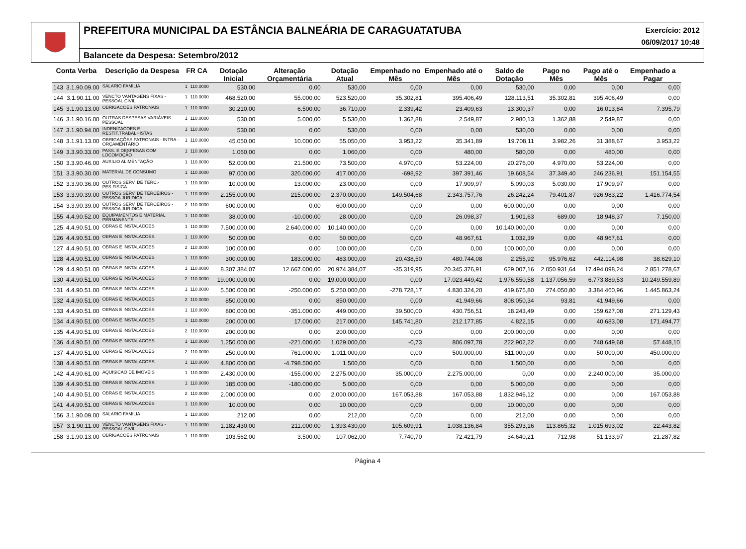PREFEITURA MUNICIPAL DA ESTÂNCIA BALNEÁRIA DE CARAGUATATUBA Exercício: 2012
06/09/2017 10:48
Balancete da Despesa: Setembro/2012
| Conta Verba | | Descrição da Despesa | FR CA | | Dotação Inicial | Alteração Orçamentária | Dotação Atual | Empenhado no Mês | Empenhado até o Mês | Saldo de Dotação | Pago no Mês | Pago até o Mês | Empenhado a Pagar |
| --- | --- | --- | --- | --- | --- | --- | --- | --- | --- | --- | --- | --- | --- |
| 143 | 3.1.90.09.00 | SALARIO FAMILIA | 1 | 110.0000 | 530,00 | 0,00 | 530,00 | 0,00 | 0,00 | 530,00 | 0,00 | 0,00 | 0,00 |
| 144 | 3.1.90.11.00 | VENCTO VANTAGENS FIXAS - PESSOAL CIVIL | 1 | 110.0000 | 468.520,00 | 55.000,00 | 523.520,00 | 35.302,81 | 395.406,49 | 128.113,51 | 35.302,81 | 395.406,49 | 0,00 |
| 145 | 3.1.90.13.00 | OBRIGACOES PATRONAIS | 1 | 110.0000 | 30.210,00 | 6.500,00 | 36.710,00 | 2.339,42 | 23.409,63 | 13.300,37 | 0,00 | 16.013,84 | 7.395,79 |
| 146 | 3.1.90.16.00 | OUTRAS DESPESAS VARIÁVEIS - PESSOAL | 1 | 110.0000 | 530,00 | 5.000,00 | 5.530,00 | 1.362,88 | 2.549,87 | 2.980,13 | 1.362,88 | 2.549,87 | 0,00 |
| 147 | 3.1.90.94.00 | INDENIZACOES E RESTIT.TRABALHISTAS | 1 | 110.0000 | 530,00 | 0,00 | 530,00 | 0,00 | 0,00 | 530,00 | 0,00 | 0,00 | 0,00 |
| 148 | 3.1.91.13.00 | OBRIGAÇÕES PATRONAIS - INTRA - ORÇAMENTÁRIO | 1 | 110.0000 | 45.050,00 | 10.000,00 | 55.050,00 | 3.953,22 | 35.341,89 | 19.708,11 | 3.982,26 | 31.388,67 | 3.953,22 |
| 149 | 3.3.90.33.00 | PASS. E DESPESAS COM LOCOMOÇÃO | 1 | 110.0000 | 1.060,00 | 0,00 | 1.060,00 | 0,00 | 480,00 | 580,00 | 0,00 | 480,00 | 0,00 |
| 150 | 3.3.90.46.00 | AUXILIO ALIMENTAÇÃO | 1 | 110.0000 | 52.000,00 | 21.500,00 | 73.500,00 | 4.970,00 | 53.224,00 | 20.276,00 | 4.970,00 | 53.224,00 | 0,00 |
| 151 | 3.3.90.30.00 | MATERIAL DE CONSUMO | 1 | 110.0000 | 97.000,00 | 320.000,00 | 417.000,00 | -698,92 | 397.391,46 | 19.608,54 | 37.349,40 | 246.236,91 | 151.154,55 |
| 152 | 3.3.90.36.00 | OUTROS SERV. DE TERC.-PES.FISICA | 1 | 110.0000 | 10.000,00 | 13.000,00 | 23.000,00 | 0,00 | 17.909,97 | 5.090,03 | 5.030,00 | 17.909,97 | 0,00 |
| 153 | 3.3.90.39.00 | OUTROS SERV. DE TERCEIROS - PESSOA JURIDICA | 1 | 110.0000 | 2.155.000,00 | 215.000,00 | 2.370.000,00 | 149.504,68 | 2.343.757,76 | 26.242,24 | 79.401,87 | 926.983,22 | 1.416.774,54 |
| 154 | 3.3.90.39.00 | OUTROS SERV. DE TERCEIROS - PESSOA JURIDICA | 2 | 110.0000 | 600.000,00 | 0,00 | 600.000,00 | 0,00 | 0,00 | 600.000,00 | 0,00 | 0,00 | 0,00 |
| 155 | 4.4.90.52.00 | EQUIPAMENTOS E MATERIAL PERMANENTE | 1 | 110.0000 | 38.000,00 | -10.000,00 | 28.000,00 | 0,00 | 26.098,37 | 1.901,63 | 689,00 | 18.948,37 | 7.150,00 |
| 125 | 4.4.90.51.00 | OBRAS E INSTALACOES | 1 | 110.0000 | 7.500.000,00 | 2.640.000,00 | 10.140.000,00 | 0,00 | 0,00 | 10.140.000,00 | 0,00 | 0,00 | 0,00 |
| 126 | 4.4.90.51.00 | OBRAS E INSTALACOES | 1 | 110.0000 | 50.000,00 | 0,00 | 50.000,00 | 0,00 | 48.967,61 | 1.032,39 | 0,00 | 48.967,61 | 0,00 |
| 127 | 4.4.90.51.00 | OBRAS E INSTALACOES | 2 | 110.0000 | 100.000,00 | 0,00 | 100.000,00 | 0,00 | 0,00 | 100.000,00 | 0,00 | 0,00 | 0,00 |
| 128 | 4.4.90.51.00 | OBRAS E INSTALACOES | 1 | 110.0000 | 300.000,00 | 183.000,00 | 483.000,00 | 20.438,50 | 480.744,08 | 2.255,92 | 95.976,62 | 442.114,98 | 38.629,10 |
| 129 | 4.4.90.51.00 | OBRAS E INSTALACOES | 1 | 110.0000 | 8.307.384,07 | 12.667.000,00 | 20.974.384,07 | -35.319,95 | 20.345.376,91 | 629.007,16 | 2.050.931,64 | 17.494.098,24 | 2.851.278,67 |
| 130 | 4.4.90.51.00 | OBRAS E INSTALACOES | 2 | 110.0000 | 19.000.000,00 | 0,00 | 19.000.000,00 | 0,00 | 17.023.449,42 | 1.976.550,58 | 1.137.056,59 | 6.773.889,53 | 10.249.559,89 |
| 131 | 4.4.90.51.00 | OBRAS E INSTALACOES | 1 | 110.0000 | 5.500.000,00 | -250.000,00 | 5.250.000,00 | -278.728,17 | 4.830.324,20 | 419.675,80 | 274.050,80 | 3.384.460,96 | 1.445.863,24 |
| 132 | 4.4.90.51.00 | OBRAS E INSTALACOES | 2 | 110.0000 | 850.000,00 | 0,00 | 850.000,00 | 0,00 | 41.949,66 | 808.050,34 | 93,81 | 41.949,66 | 0,00 |
| 133 | 4.4.90.51.00 | OBRAS E INSTALACOES | 1 | 110.0000 | 800.000,00 | -351.000,00 | 449.000,00 | 39.500,00 | 430.756,51 | 18.243,49 | 0,00 | 159.627,08 | 271.129,43 |
| 134 | 4.4.90.51.00 | OBRAS E INSTALACOES | 1 | 110.0000 | 200.000,00 | 17.000,00 | 217.000,00 | 145.741,80 | 212.177,85 | 4.822,15 | 0,00 | 40.683,08 | 171.494,77 |
| 135 | 4.4.90.51.00 | OBRAS E INSTALACOES | 2 | 110.0000 | 200.000,00 | 0,00 | 200.000,00 | 0,00 | 0,00 | 200.000,00 | 0,00 | 0,00 | 0,00 |
| 136 | 4.4.90.51.00 | OBRAS E INSTALACOES | 1 | 110.0000 | 1.250.000,00 | -221.000,00 | 1.029.000,00 | -0,73 | 806.097,78 | 222.902,22 | 0,00 | 748.649,68 | 57.448,10 |
| 137 | 4.4.90.51.00 | OBRAS E INSTALACOES | 2 | 110.0000 | 250.000,00 | 761.000,00 | 1.011.000,00 | 0,00 | 500.000,00 | 511.000,00 | 0,00 | 50.000,00 | 450.000,00 |
| 138 | 4.4.90.51.00 | OBRAS E INSTALACOES | 1 | 110.0000 | 4.800.000,00 | -4.798.500,00 | 1.500,00 | 0,00 | 0,00 | 1.500,00 | 0,00 | 0,00 | 0,00 |
| 142 | 4.4.90.61.00 | AQUISICAO DE IMOVEIS | 1 | 110.0000 | 2.430.000,00 | -155.000,00 | 2.275.000,00 | 35.000,00 | 2.275.000,00 | 0,00 | 0,00 | 2.240.000,00 | 35.000,00 |
| 139 | 4.4.90.51.00 | OBRAS E INSTALACOES | 1 | 110.0000 | 185.000,00 | -180.000,00 | 5.000,00 | 0,00 | 0,00 | 5.000,00 | 0,00 | 0,00 | 0,00 |
| 140 | 4.4.90.51.00 | OBRAS E INSTALACOES | 2 | 110.0000 | 2.000.000,00 | 0,00 | 2.000.000,00 | 167.053,88 | 167.053,88 | 1.832.946,12 | 0,00 | 0,00 | 167.053,88 |
| 141 | 4.4.90.51.00 | OBRAS E INSTALACOES | 1 | 110.0000 | 10.000,00 | 0,00 | 10.000,00 | 0,00 | 0,00 | 10.000,00 | 0,00 | 0,00 | 0,00 |
| 156 | 3.1.90.09.00 | SALARIO FAMILIA | 1 | 110.0000 | 212,00 | 0,00 | 212,00 | 0,00 | 0,00 | 212,00 | 0,00 | 0,00 | 0,00 |
| 157 | 3.1.90.11.00 | VENCTO VANTAGENS FIXAS - PESSOAL CIVIL | 1 | 110.0000 | 1.182.430,00 | 211.000,00 | 1.393.430,00 | 105.609,91 | 1.038.136,84 | 355.293,16 | 113.865,32 | 1.015.693,02 | 22.443,82 |
| 158 | 3.1.90.13.00 | OBRIGACOES PATRONAIS | 1 | 110.0000 | 103.562,00 | 3.500,00 | 107.062,00 | 7.740,70 | 72.421,79 | 34.640,21 | 712,98 | 51.133,97 | 21.287,82 |
Página 4